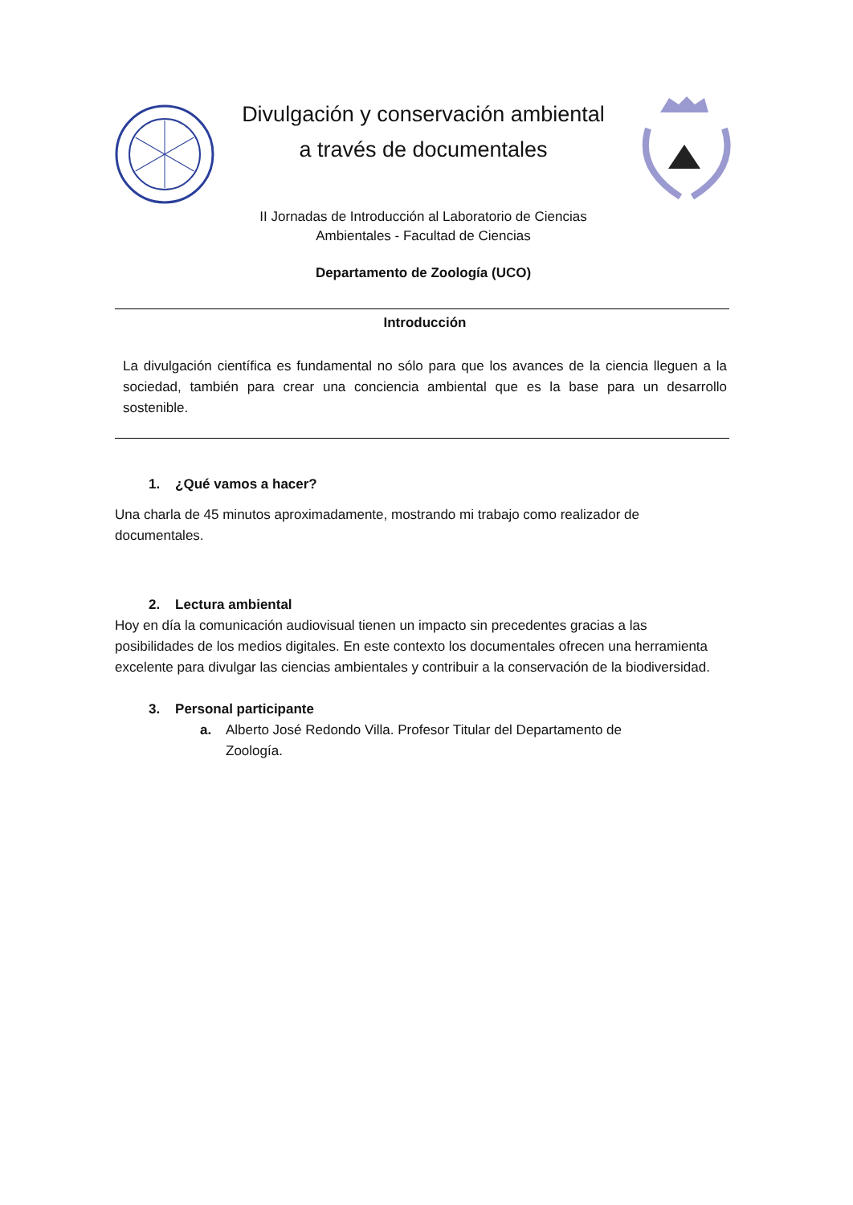Divulgación y conservación ambiental
a través de documentales
II Jornadas de Introducción al Laboratorio de Ciencias
Ambientales - Facultad de Ciencias
Departamento de Zoología (UCO)
Introducción
La divulgación científica es fundamental no sólo para que los avances de la ciencia lleguen a la sociedad, también para crear una conciencia ambiental que es la base para un desarrollo sostenible.
1. ¿Qué vamos a hacer?
Una charla de 45 minutos aproximadamente, mostrando mi trabajo como realizador de documentales.
2. Lectura ambiental
Hoy en día la comunicación audiovisual tienen un impacto sin precedentes gracias a las posibilidades de los medios digitales. En este contexto los documentales ofrecen una herramienta excelente para divulgar las ciencias ambientales y contribuir a la conservación de la biodiversidad.
3. Personal participante
a. Alberto José Redondo Villa. Profesor Titular del Departamento de
Zoología.